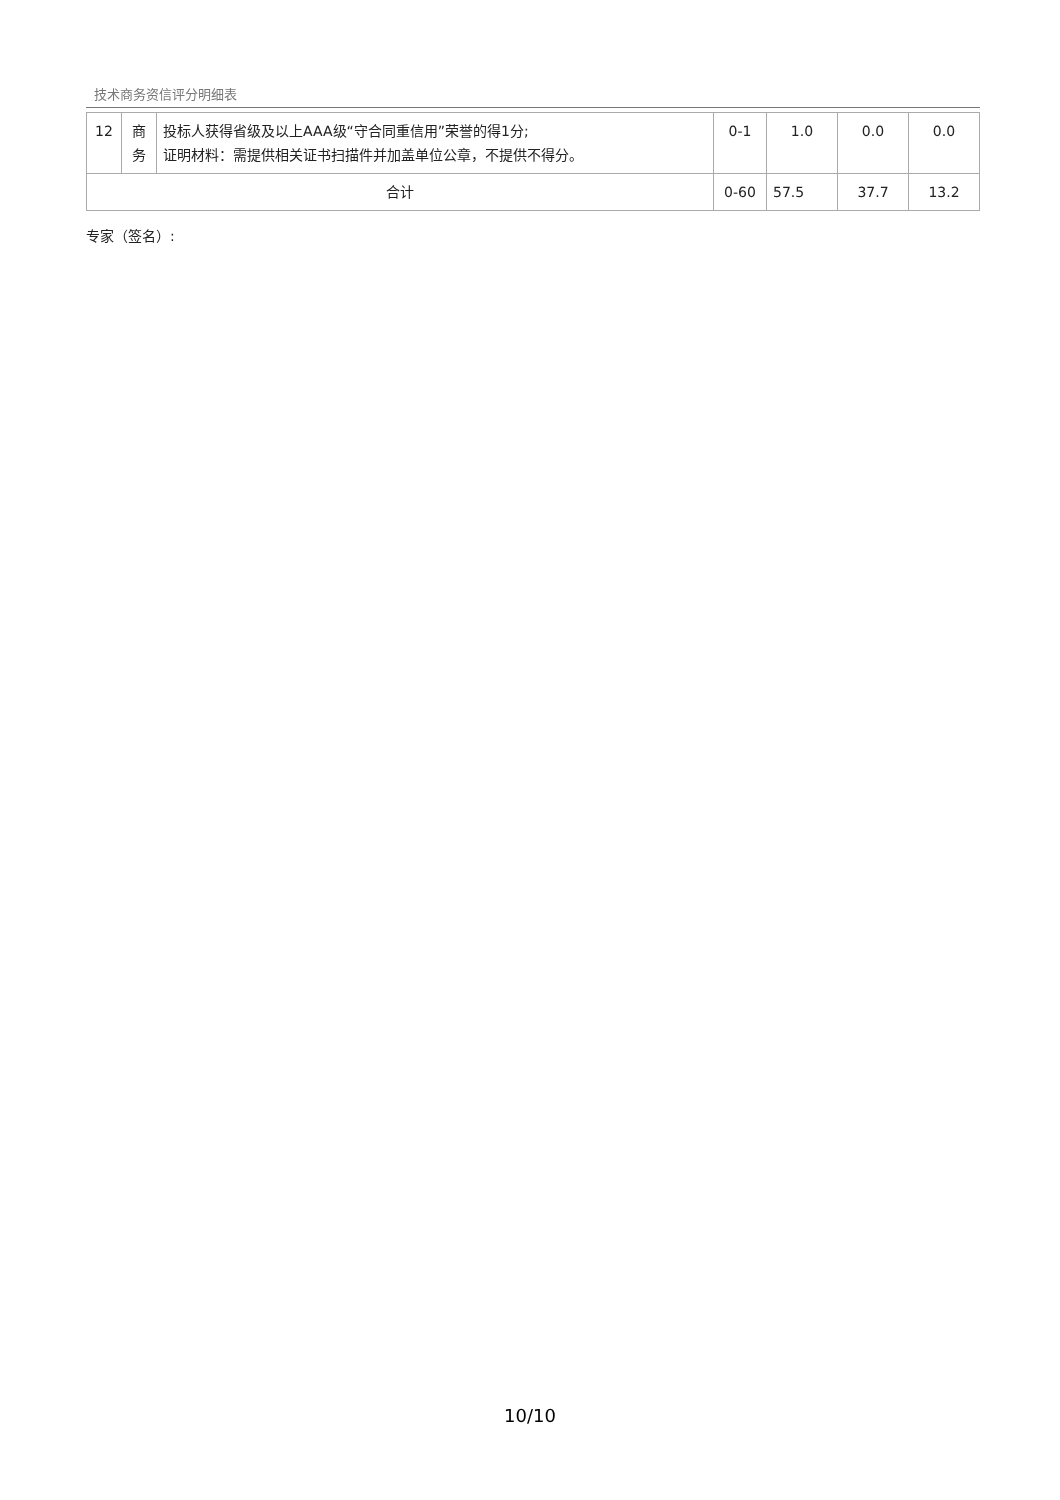技术商务资信评分明细表
| 12 | 商务 | 投标人获得省级及以上AAA级“守合同重信用”荣誉的得1分; 证明材料：需提供相关证书扫描件并加盖单位公章，不提供不得分。 | 0-1 | 1.0 | 0.0 | 0.0 |
| 合计 | | | 0-60 | 57.5 | 37.7 | 13.2 |
专家（签名）:
10/10